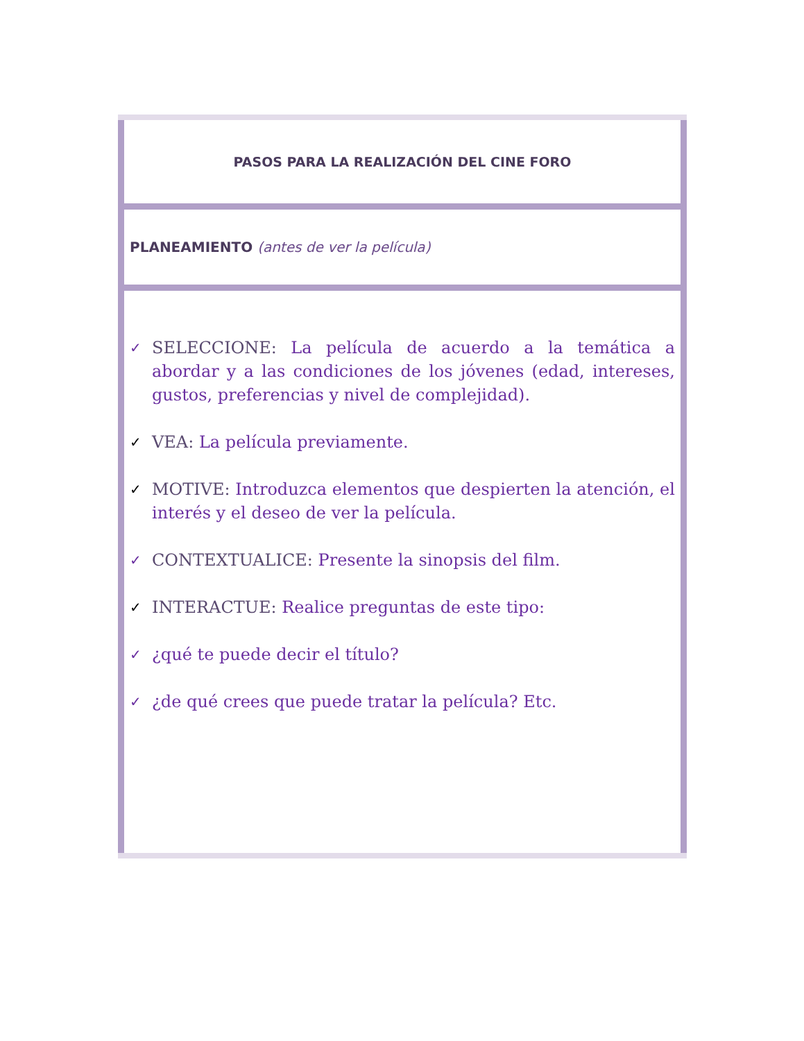| PASOS PARA LA REALIZACIÓN DEL CINE FORO |
| PLANEAMIENTO (antes de ver la película) |
| ✓ SELECCIONE: La película de acuerdo a la temática a abordar y a las condiciones de los jóvenes (edad, intereses, gustos, preferencias y nivel de complejidad). ✓ VEA: La película previamente. ✓ MOTIVE: Introduzca elementos que despierten la atención, el interés y el deseo de ver la película. ✓ CONTEXTUALICE: Presente la sinopsis del film. ✓ INTERACTUE: Realice preguntas de este tipo: ✓ ¿qué te puede decir el título? ✓ ¿de qué crees que puede tratar la película? Etc. |